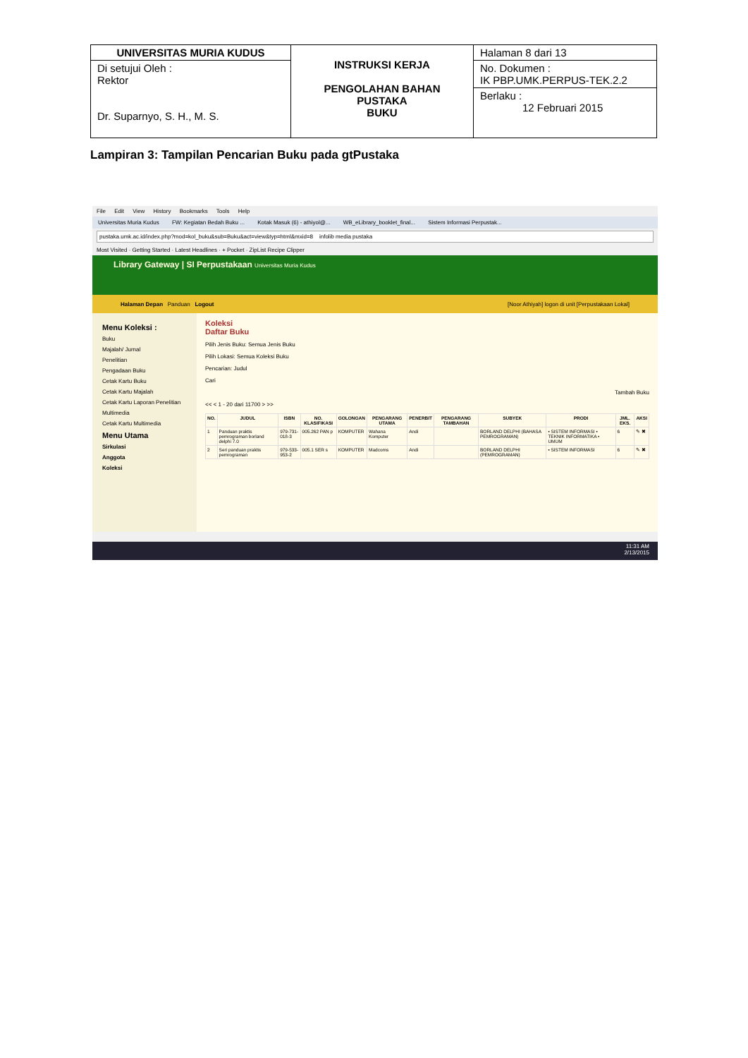| UNIVERSITAS MURIA KUDUS | INSTRUKSI KERJA PENGOLAHAN BAHAN PUSTAKA BUKU | Halaman 8 dari 13 |
| Di setujui Oleh : Rektor Dr. Suparnyo, S. H., M. S. | | No. Dokumen : IK PBP.UMK.PERPUS-TEK.2.2 Berlaku : 12 Februari 2015 |
Lampiran 3: Tampilan Pencarian Buku pada gtPustaka
File Edit View History Bookmarks Tools Help
Universitas Muria Kudus FW: Kegiatan Bedah Buku ... Kotak Masuk (6) - athiyol@... WB_eLibrary_booklet_final... Sistem Informasi Perpustak...
pustaka.umk.ac.id/index.php?mod=kol_buku&sub=Buku&act=view&typ=html&mxid=8 infolib media pustaka
Most Visited · Getting Started · Latest Headlines · + Pocket · ZipList Recipe Clipper
Library Gateway | SI Perpustakaan Universitas Muria Kudus
Halaman Depan Panduan Logout [Noor Athiyah] logon di unit [Perpustakaan Lokal]
Menu Koleksi :
Buku
Majalah/ Jurnal
Penelitian
Pengadaan Buku
Cetak Kartu Buku
Cetak Kartu Majalah
Cetak Kartu Laporan Penelitian
Multimedia
Cetak Kartu Multimedia
Menu Utama
Sirkulasi
Anggota
Koleksi
Koleksi
Daftar Buku
Pilih Jenis Buku: Semua Jenis Buku
Pilih Lokasi: Semua Koleksi Buku
Pencarian: Judul
Cari
Tambah Buku
<< < 1 - 20 dari 11700 > >>
| NO. | JUDUL | ISBN | NO. KLASIFIKASI | GOLONGAN | PENGARANG UTAMA | PENERBIT | PENGARANG TAMBAHAN | SUBYEK | PRODI | JML. EKS. | AKSI |
| --- | --- | --- | --- | --- | --- | --- | --- | --- | --- | --- | --- |
| 1 | Panduan praktis pemrograman borland delphi 7.0 | 979-731-018-3 | 005.262 PAN p | KOMPUTER | Wahana Komputer | Andi | | BORLAND DELPHI (BAHASA PEMROGRAMAN) | • SISTEM INFORMASI • TEKNIK INFORMATIKA • UMUM | 6 | ✎ ✖ |
| 2 | Seri panduan praktis pemrograman | 979-533-953-2 | 005.1 SER s | KOMPUTER | Madcoms | Andi | | BORLAND DELPHI (PEMROGRAMAN) | • SISTEM INFORMASI | 6 | ✎ ✖ |
11:31 AM
2/13/2015